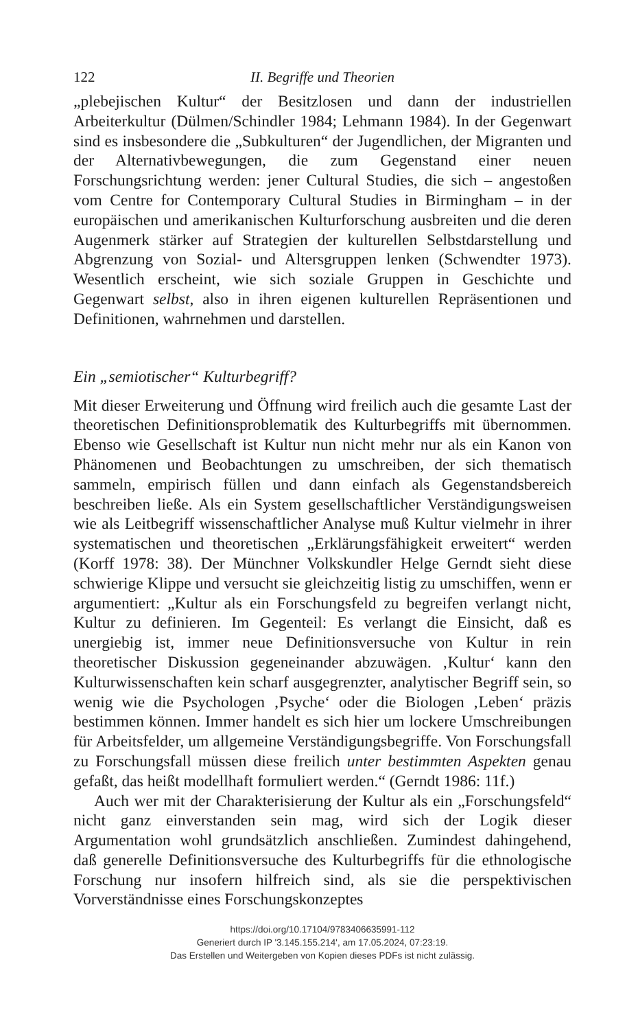122 II. Begriffe und Theorien
„plebejischen Kultur“ der Besitzlosen und dann der industriellen Arbeiterkultur (Dülmen/Schindler 1984; Lehmann 1984). In der Gegenwart sind es insbesondere die „Subkulturen“ der Jugendlichen, der Migranten und der Alternativbewegungen, die zum Gegenstand einer neuen Forschungsrichtung werden: jener Cultural Studies, die sich – angestoßen vom Centre for Contemporary Cultural Studies in Birmingham – in der europäischen und amerikanischen Kulturforschung ausbreiten und die deren Augenmerk stärker auf Strategien der kulturellen Selbstdarstellung und Abgrenzung von Sozial- und Altersgruppen lenken (Schwendter 1973). Wesentlich erscheint, wie sich soziale Gruppen in Geschichte und Gegenwart selbst, also in ihren eigenen kulturellen Repräsentionen und Definitionen, wahrnehmen und darstellen.
Ein „semiotischer“ Kulturbegriff?
Mit dieser Erweiterung und Öffnung wird freilich auch die gesamte Last der theoretischen Definitionsproblematik des Kulturbegriffs mit übernommen. Ebenso wie Gesellschaft ist Kultur nun nicht mehr nur als ein Kanon von Phänomenen und Beobachtungen zu umschreiben, der sich thematisch sammeln, empirisch füllen und dann einfach als Gegenstandsbereich beschreiben ließe. Als ein System gesellschaftlicher Verständigungsweisen wie als Leitbegriff wissenschaftlicher Analyse muß Kultur vielmehr in ihrer systematischen und theoretischen „Erklärungsfähigkeit erweitert“ werden (Korff 1978: 38). Der Münchner Volkskundler Helge Gerndt sieht diese schwierige Klippe und versucht sie gleichzeitig listig zu umschiffen, wenn er argumentiert: „Kultur als ein Forschungsfeld zu begreifen verlangt nicht, Kultur zu definieren. Im Gegenteil: Es verlangt die Einsicht, daß es unergiebig ist, immer neue Definitionsversuche von Kultur in rein theoretischer Diskussion gegeneinander abzuwägen. ‚Kultur‘ kann den Kulturwissenschaften kein scharf ausgegrenzter, analytischer Begriff sein, so wenig wie die Psychologen ‚Psyche‘ oder die Biologen ‚Leben‘ präzis bestimmen können. Immer handelt es sich hier um lockere Umschreibungen für Arbeitsfelder, um allgemeine Verständigungsbegriffe. Von Forschungsfall zu Forschungsfall müssen diese freilich unter bestimmten Aspekten genau gefaßt, das heißt modellhaft formuliert werden.“ (Gerndt 1986: 11f.)
Auch wer mit der Charakterisierung der Kultur als ein „Forschungsfeld“ nicht ganz einverstanden sein mag, wird sich der Logik dieser Argumentation wohl grundsätzlich anschließen. Zumindest dahingehend, daß generelle Definitionsversuche des Kulturbegriffs für die ethnologische Forschung nur insofern hilfreich sind, als sie die perspektivischen Vorverständnisse eines Forschungskonzeptes
https://doi.org/10.17104/9783406635991-112
Generiert durch IP '3.145.155.214', am 17.05.2024, 07:23:19.
Das Erstellen und Weitergeben von Kopien dieses PDFs ist nicht zulässig.